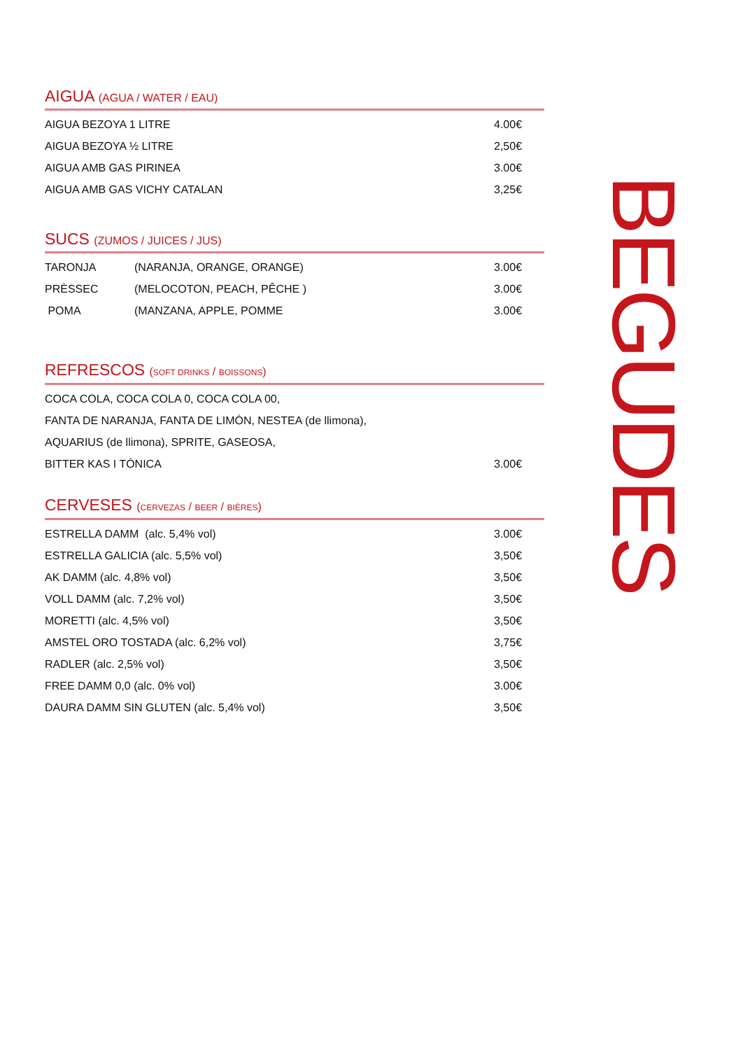AIGUA (AGUA / WATER / EAU)
| AIGUA BEZOYA 1 LITRE | 4.00€ |
| AIGUA BEZOYA ½ LITRE | 2,50€ |
| AIGUA AMB GAS PIRINEA | 3.00€ |
| AIGUA AMB GAS VICHY CATALAN | 3,25€ |
SUCS (ZUMOS / JUICES / JUS)
| TARONJA | (NARANJA, ORANGE, ORANGE) | 3.00€ |
| PRÈSSEC | (MELOCOTON, PEACH, PÊCHE ) | 3.00€ |
| POMA | (MANZANA, APPLE, POMME | 3.00€ |
REFRESCOS (SOFT DRINKS / BOISSONS)
| COCA COLA, COCA COLA 0, COCA COLA 00, | |
| FANTA DE NARANJA, FANTA DE LIMÓN, NESTEA (de llimona), | |
| AQUARIUS (de llimona), SPRITE, GASEOSA, | |
| BITTER KAS I TÓNICA | 3.00€ |
CERVESES (CERVEZAS / BEER / BIÈRES)
| ESTRELLA DAMM (alc. 5,4% vol) | 3.00€ |
| ESTRELLA GALICIA (alc. 5,5% vol) | 3,50€ |
| AK DAMM (alc. 4,8% vol) | 3,50€ |
| VOLL DAMM (alc. 7,2% vol) | 3,50€ |
| MORETTI (alc. 4,5% vol) | 3,50€ |
| AMSTEL ORO TOSTADA (alc. 6,2% vol) | 3,75€ |
| RADLER (alc. 2,5% vol) | 3,50€ |
| FREE DAMM 0,0 (alc. 0% vol) | 3.00€ |
| DAURA DAMM SIN GLUTEN (alc. 5,4% vol) | 3,50€ |
BEGUDES